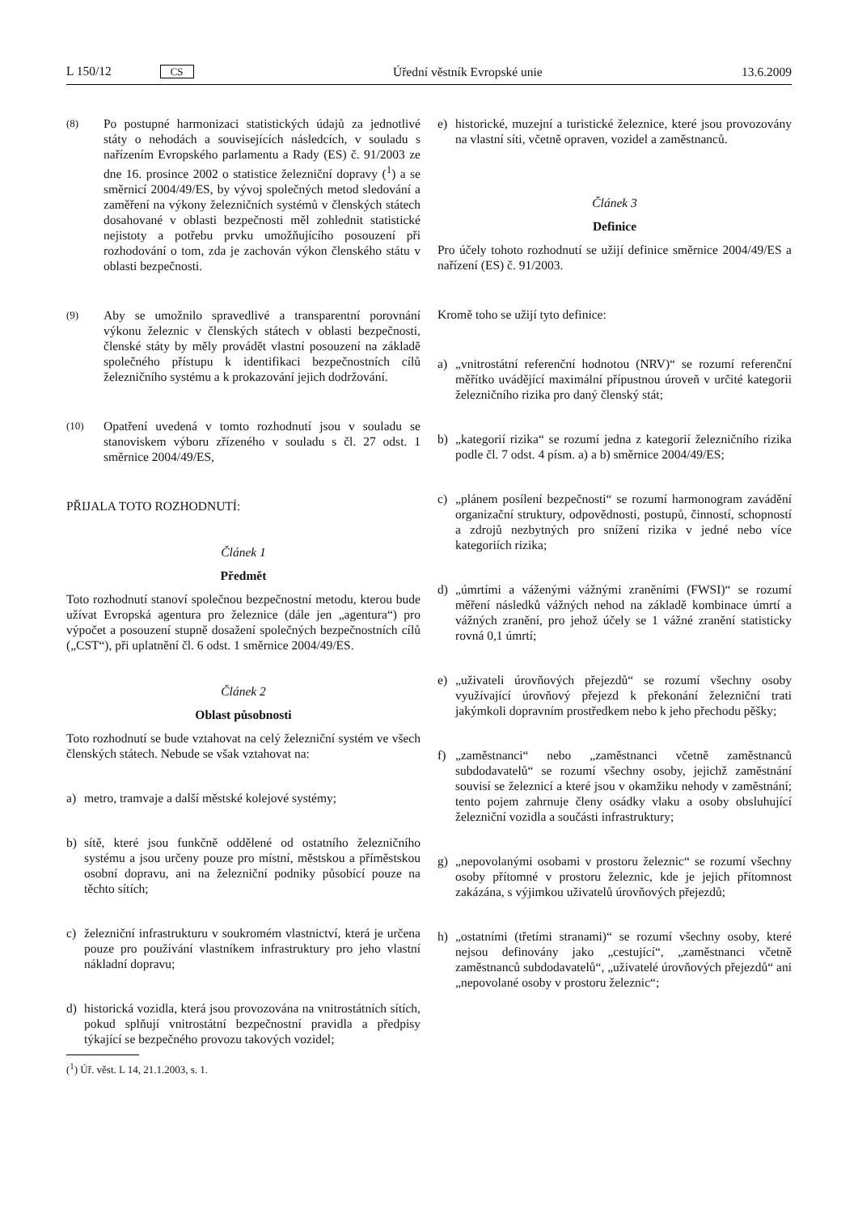L 150/12 CS Úřední věstník Evropské unie 13.6.2009
(8)
Po postupné harmonizaci statistických údajů za jednotlivé státy o nehodách a souvisejících následcích, v souladu s nařízením Evropského parlamentu a Rady (ES) č. 91/2003 ze dne 16. prosince 2002 o statistice železniční dopravy (<sup>1</sup>) a se směrnicí 2004/49/ES, by vývoj společných metod sledování a zaměření na výkony železničních systémů v členských státech dosahované v oblasti bezpečnosti měl zohlednit statistické nejistoty a potřebu prvku umožňujícího posouzení při rozhodování o tom, zda je zachován výkon členského státu v oblasti bezpečnosti.
(9)
Aby se umožnilo spravedlivé a transparentní porovnání výkonu železnic v členských státech v oblasti bezpečnosti, členské státy by měly provádět vlastní posouzení na základě společného přístupu k identifikaci bezpečnostních cílů železničního systému a k prokazování jejich dodržování.
(10)
Opatření uvedená v tomto rozhodnutí jsou v souladu se stanoviskem výboru zřízeného v souladu s čl. 27 odst. 1 směrnice 2004/49/ES,
PŘIJALA TOTO ROZHODNUTÍ:
Článek 1
Předmět
Toto rozhodnutí stanoví společnou bezpečnostní metodu, kterou bude užívat Evropská agentura pro železnice (dále jen „agentura“) pro výpočet a posouzení stupně dosažení společných bezpečnostních cílů („CST“), při uplatnění čl. 6 odst. 1 směrnice 2004/49/ES.
Článek 2
Oblast působnosti
Toto rozhodnutí se bude vztahovat na celý železniční systém ve všech členských státech. Nebude se však vztahovat na:
a) metro, tramvaje a další městské kolejové systémy;
b) sítě, které jsou funkčně oddělené od ostatního železničního systému a jsou určeny pouze pro místní, městskou a příměstskou osobní dopravu, ani na železniční podniky působící pouze na těchto sítích;
c) železniční infrastrukturu v soukromém vlastnictví, která je určena pouze pro používání vlastníkem infrastruktury pro jeho vlastní nákladní dopravu;
d) historická vozidla, která jsou provozována na vnitrostátních sítích, pokud splňují vnitrostátní bezpečnostní pravidla a předpisy týkající se bezpečného provozu takových vozidel;
(<sup>1</sup>) Úř. věst. L 14, 21.1.2003, s. 1.
e) historické, muzejní a turistické železnice, které jsou provozovány na vlastní síti, včetně opraven, vozidel a zaměstnanců.
Článek 3
Definice
Pro účely tohoto rozhodnutí se užijí definice směrnice 2004/49/ES a nařízení (ES) č. 91/2003.
Kromě toho se užijí tyto definice:
a) „vnitrostátní referenční hodnotou (NRV)“ se rozumí referenční měřítko uvádějící maximální přípustnou úroveň v určité kategorii železničního rizika pro daný členský stát;
b) „kategorií rizika“ se rozumí jedna z kategorií železničního rizika podle čl. 7 odst. 4 písm. a) a b) směrnice 2004/49/ES;
c) „plánem posílení bezpečnosti“ se rozumí harmonogram zavádění organizační struktury, odpovědnosti, postupů, činností, schopností a zdrojů nezbytných pro snížení rizika v jedné nebo více kategoriích rizika;
d) „úmrtími a váženými vážnými zraněními (FWSI)“ se rozumí měření následků vážných nehod na základě kombinace úmrtí a vážných zranění, pro jehož účely se 1 vážné zranění statisticky rovná 0,1 úmrtí;
e) „uživateli úrovňových přejezdů“ se rozumí všechny osoby využívající úrovňový přejezd k překonání železniční trati jakýmkoli dopravním prostředkem nebo k jeho přechodu pěšky;
f) „zaměstnanci“ nebo „zaměstnanci včetně zaměstnanců subdodavatelů“ se rozumí všechny osoby, jejichž zaměstnání souvisí se železnicí a které jsou v okamžiku nehody v zaměstnání; tento pojem zahrnuje členy osádky vlaku a osoby obsluhující železniční vozidla a součásti infrastruktury;
g) „nepovolanými osobami v prostoru železnic“ se rozumí všechny osoby přítomné v prostoru železnic, kde je jejich přítomnost zakázána, s výjimkou uživatelů úrovňových přejezdů;
h) „ostatními (třetími stranami)“ se rozumí všechny osoby, které nejsou definovány jako „cestující“, „zaměstnanci včetně zaměstnanců subdodavatelů“, „uživatelé úrovňových přejezdů“ ani „nepovolané osoby v prostoru železnic“;